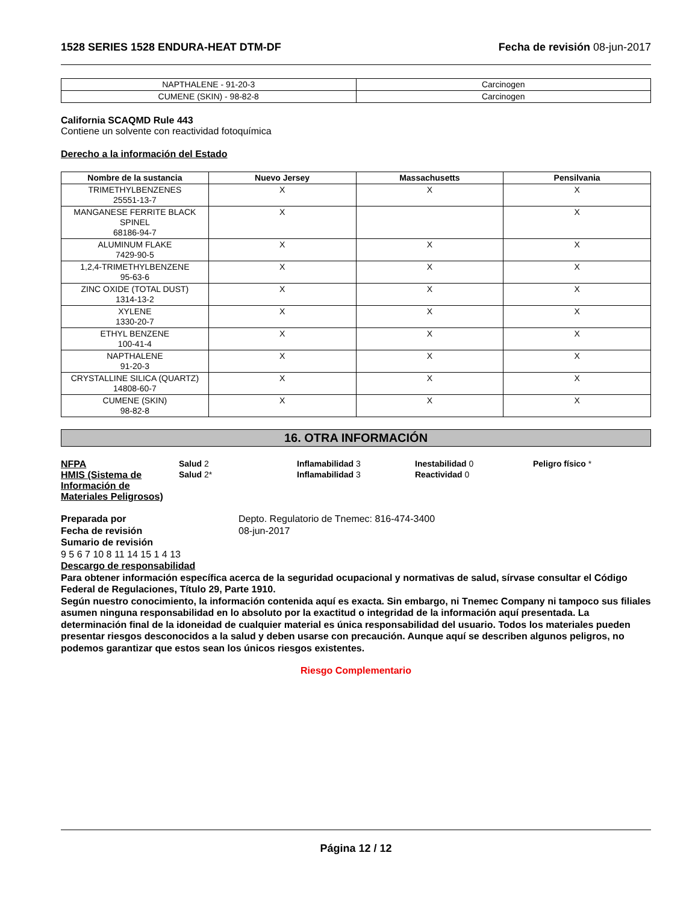1528 SERIES 1528 ENDURA-HEAT DTM-DF Fecha de revisión 08-jun-2017
| NAPTHALENE - 91-20-3 | Carcinogen |
| CUMENE (SKIN) - 98-82-8 | Carcinogen |
California SCAQMD Rule 443
Contiene un solvente con reactividad fotoquímica
Derecho a la información del Estado
| Nombre de la sustancia | Nuevo Jersey | Massachusetts | Pensilvania |
| --- | --- | --- | --- |
| TRIMETHYLBENZENES 25551-13-7 | X | X | X |
| MANGANESE FERRITE BLACK SPINEL 68186-94-7 | X | | X |
| ALUMINUM FLAKE 7429-90-5 | X | X | X |
| 1,2,4-TRIMETHYLBENZENE 95-63-6 | X | X | X |
| ZINC OXIDE (TOTAL DUST) 1314-13-2 | X | X | X |
| XYLENE 1330-20-7 | X | X | X |
| ETHYL BENZENE 100-41-4 | X | X | X |
| NAPTHALENE 91-20-3 | X | X | X |
| CRYSTALLINE SILICA (QUARTZ) 14808-60-7 | X | X | X |
| CUMENE (SKIN) 98-82-8 | X | X | X |
16. OTRA INFORMACIÓN
NFPA Salud 2 Inflamabilidad 3 Inestabilidad 0 Peligro físico *
HMIS (Sistema de Información de Materiales Peligrosos)
Salud 2* Inflamabilidad 3 Reactividad 0
Preparada por
Fecha de revisión
Depto. Regulatorio de Tnemec: 816-474-3400
08-jun-2017
Sumario de revisión
9 5 6 7 10 8 11 14 15 1 4 13
Descargo de responsabilidad
Para obtener información específica acerca de la seguridad ocupacional y normativas de salud, sírvase consultar el Código Federal de Regulaciones, Título 29, Parte 1910.
Según nuestro conocimiento, la información contenida aquí es exacta. Sin embargo, ni Tnemec Company ni tampoco sus filiales asumen ninguna responsabilidad en lo absoluto por la exactitud o integridad de la información aquí presentada. La determinación final de la idoneidad de cualquier material es única responsabilidad del usuario. Todos los materiales pueden presentar riesgos desconocidos a la salud y deben usarse con precaución. Aunque aquí se describen algunos peligros, no podemos garantizar que estos sean los únicos riesgos existentes.
Riesgo Complementario
Página 12 / 12